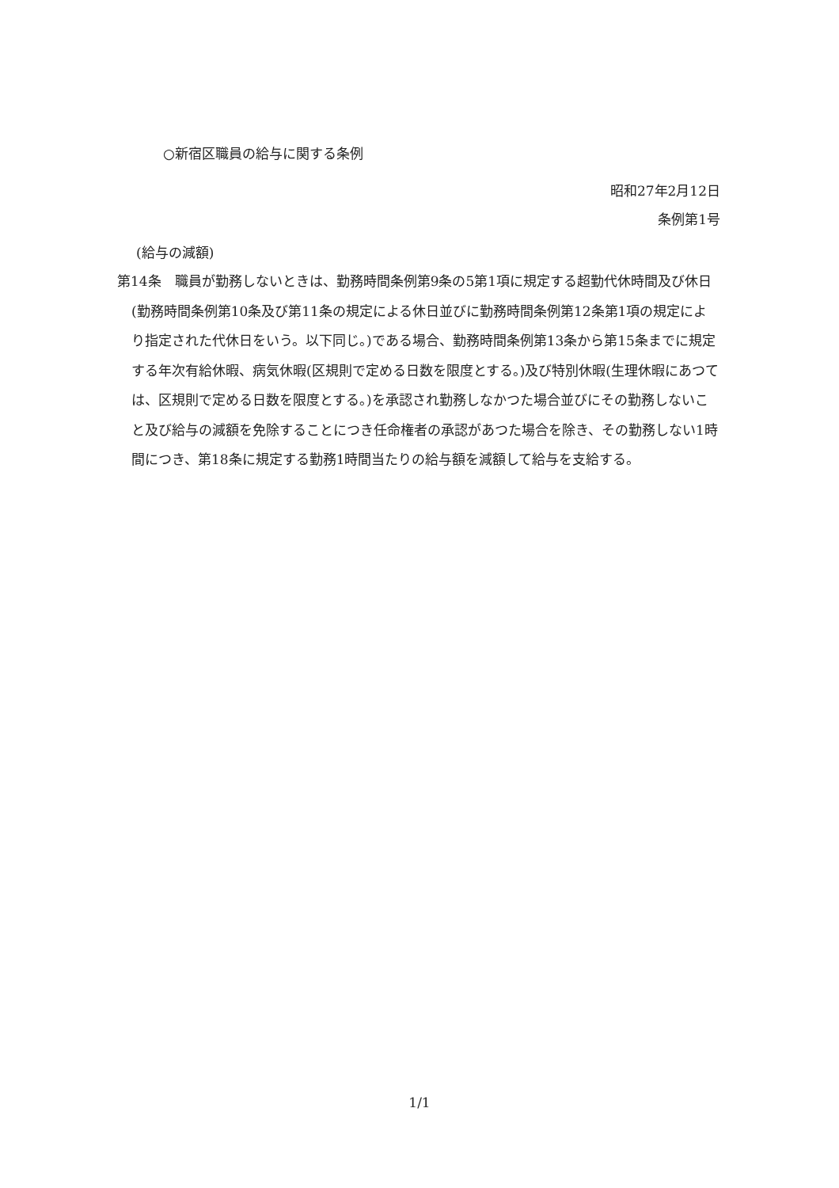○新宿区職員の給与に関する条例
昭和27年2月12日
条例第1号
(給与の減額)
第14条　職員が勤務しないときは、勤務時間条例第9条の5第1項に規定する超勤代休時間及び休日(勤務時間条例第10条及び第11条の規定による休日並びに勤務時間条例第12条第1項の規定により指定された代休日をいう。以下同じ。)である場合、勤務時間条例第13条から第15条までに規定する年次有給休暇、病気休暇(区規則で定める日数を限度とする。)及び特別休暇(生理休暇にあつては、区規則で定める日数を限度とする。)を承認され勤務しなかつた場合並びにその勤務しないこと及び給与の減額を免除することにつき任命権者の承認があつた場合を除き、その勤務しない1時間につき、第18条に規定する勤務1時間当たりの給与額を減額して給与を支給する。
1/1